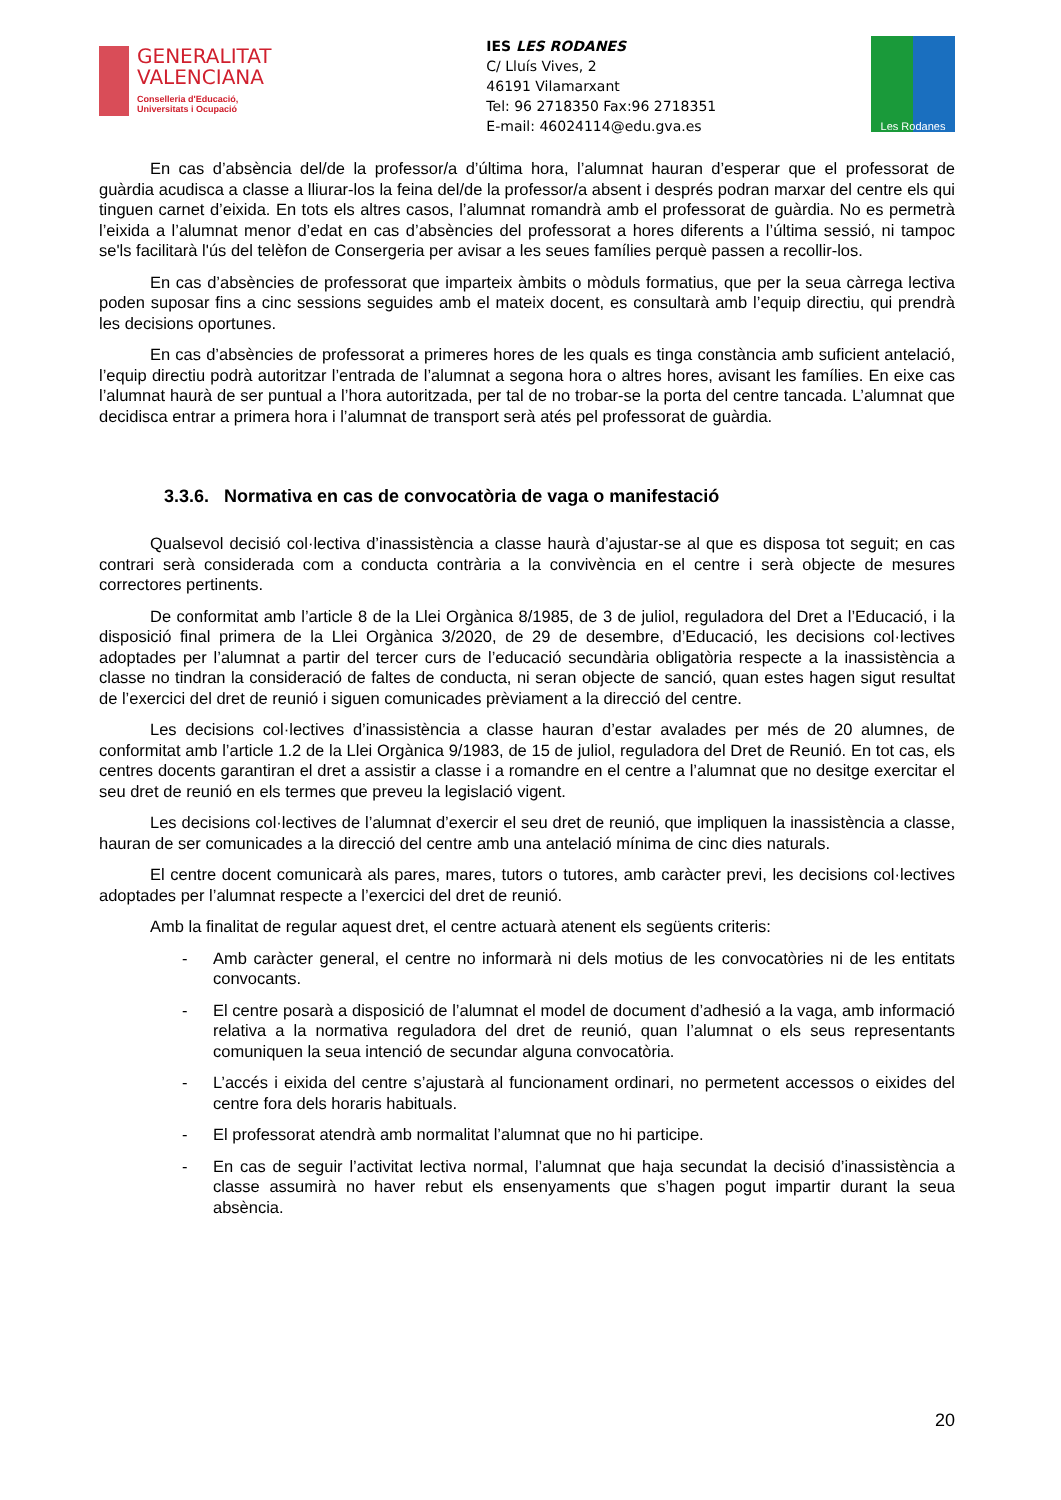GENERALITAT
VALENCIANA
Conselleria d'Educació,
Universitats i Ocupació
IES LES RODANES
C/ Lluís Vives, 2
46191 Vilamarxant
Tel: 96 2718350 Fax:96 2718351
E-mail: 46024114@edu.gva.es
Les Rodanes
En cas d’absència del/de la professor/a d’última hora, l’alumnat hauran d’esperar que el professorat de guàrdia acudisca a classe a lliurar-los la feina del/de la professor/a absent i després podran marxar del centre els qui tinguen carnet d’eixida. En tots els altres casos, l’alumnat romandrà amb el professorat de guàrdia. No es permetrà l’eixida a l’alumnat menor d’edat en cas d’absències del professorat a hores diferents a l’última sessió, ni tampoc se'ls facilitarà l'ús del telèfon de Consergeria per avisar a les seues famílies perquè passen a recollir-los.
En cas d’absències de professorat que imparteix àmbits o mòduls formatius, que per la seua càrrega lectiva poden suposar fins a cinc sessions seguides amb el mateix docent, es consultarà amb l’equip directiu, qui prendrà les decisions oportunes.
En cas d’absències de professorat a primeres hores de les quals es tinga constància amb suficient antelació, l’equip directiu podrà autoritzar l’entrada de l’alumnat a segona hora o altres hores, avisant les famílies. En eixe cas l’alumnat haurà de ser puntual a l’hora autoritzada, per tal de no trobar-se la porta del centre tancada. L’alumnat que decidisca entrar a primera hora i l’alumnat de transport serà atés pel professorat de guàrdia.
3.3.6. Normativa en cas de convocatòria de vaga o manifestació
Qualsevol decisió col·lectiva d’inassistència a classe haurà d’ajustar-se al que es disposa tot seguit; en cas contrari serà considerada com a conducta contrària a la convivència en el centre i serà objecte de mesures correctores pertinents.
De conformitat amb l’article 8 de la Llei Orgànica 8/1985, de 3 de juliol, reguladora del Dret a l’Educació, i la disposició final primera de la Llei Orgànica 3/2020, de 29 de desembre, d’Educació, les decisions col·lectives adoptades per l’alumnat a partir del tercer curs de l’educació secundària obligatòria respecte a la inassistència a classe no tindran la consideració de faltes de conducta, ni seran objecte de sanció, quan estes hagen sigut resultat de l’exercici del dret de reunió i siguen comunicades prèviament a la direcció del centre.
Les decisions col·lectives d’inassistència a classe hauran d’estar avalades per més de 20 alumnes, de conformitat amb l’article 1.2 de la Llei Orgànica 9/1983, de 15 de juliol, reguladora del Dret de Reunió. En tot cas, els centres docents garantiran el dret a assistir a classe i a romandre en el centre a l’alumnat que no desitge exercitar el seu dret de reunió en els termes que preveu la legislació vigent.
Les decisions col·lectives de l’alumnat d’exercir el seu dret de reunió, que impliquen la inassistència a classe, hauran de ser comunicades a la direcció del centre amb una antelació mínima de cinc dies naturals.
El centre docent comunicarà als pares, mares, tutors o tutores, amb caràcter previ, les decisions col·lectives adoptades per l’alumnat respecte a l’exercici del dret de reunió.
Amb la finalitat de regular aquest dret, el centre actuarà atenent els següents criteris:
- Amb caràcter general, el centre no informarà ni dels motius de les convocatòries ni de les entitats convocants.
- El centre posarà a disposició de l’alumnat el model de document d’adhesió a la vaga, amb informació relativa a la normativa reguladora del dret de reunió, quan l’alumnat o els seus representants comuniquen la seua intenció de secundar alguna convocatòria.
- L’accés i eixida del centre s’ajustarà al funcionament ordinari, no permetent accessos o eixides del centre fora dels horaris habituals.
- El professorat atendrà amb normalitat l’alumnat que no hi participe.
- En cas de seguir l’activitat lectiva normal, l’alumnat que haja secundat la decisió d’inassistència a classe assumirà no haver rebut els ensenyaments que s’hagen pogut impartir durant la seua absència.
20